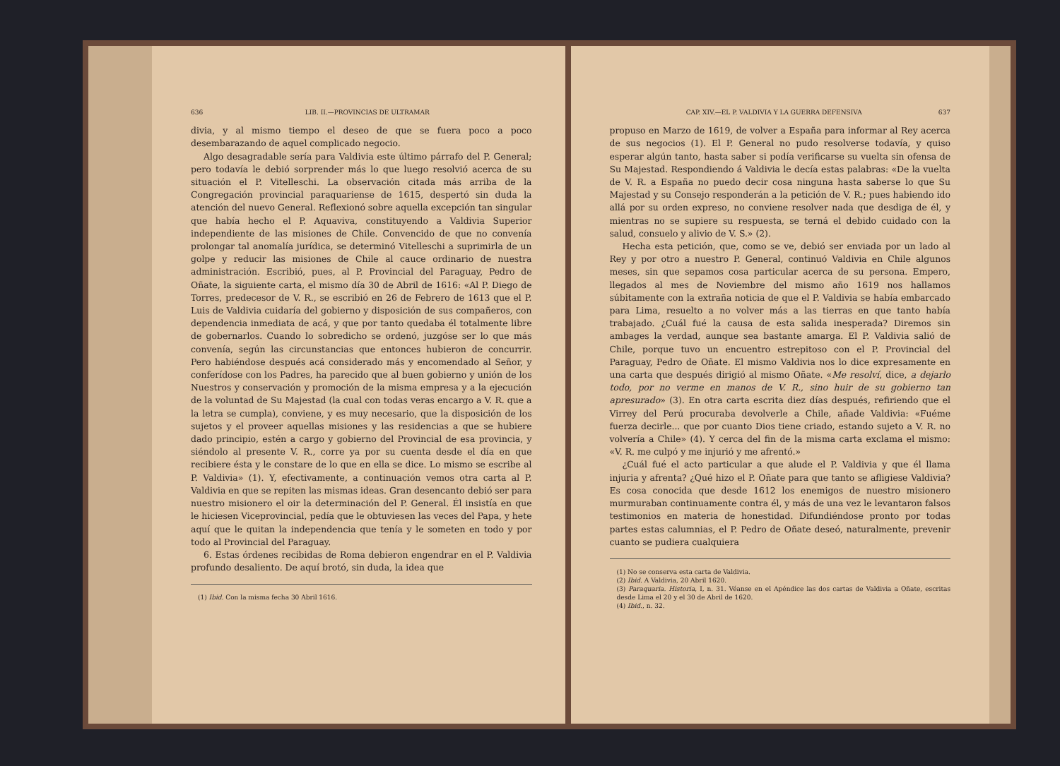636 LIB. II.—PROVINCIAS DE ULTRAMAR
divia, y al mismo tiempo el deseo de que se fuera poco a poco desembarazando de aquel complicado negocio.
Algo desagradable sería para Valdivia este último párrafo del P. General; pero todavía le debió sorprender más lo que luego resolvió acerca de su situación el P. Vitelleschi. La observación citada más arriba de la Congregación provincial paraquariense de 1615, despertó sin duda la atención del nuevo General. Reflexionó sobre aquella excepción tan singular que había hecho el P. Aquaviva, constituyendo a Valdivia Superior independiente de las misiones de Chile. Convencido de que no convenía prolongar tal anomalía jurídica, se determinó Vitelleschi a suprimirla de un golpe y reducir las misiones de Chile al cauce ordinario de nuestra administración. Escribió, pues, al P. Provincial del Paraguay, Pedro de Oñate, la siguiente carta, el mismo día 30 de Abril de 1616: «Al P. Diego de Torres, predecesor de V. R., se escribió en 26 de Febrero de 1613 que el P. Luis de Valdivia cuidaría del gobierno y disposición de sus compañeros, con dependencia inmediata de acá, y que por tanto quedaba él totalmente libre de gobernarlos. Cuando lo sobredicho se ordenó, juzgóse ser lo que más convenía, según las circunstancias que entonces hubieron de concurrir. Pero habiéndose después acá considerado más y encomendado al Señor, y conferídose con los Padres, ha parecido que al buen gobierno y unión de los Nuestros y conservación y promoción de la misma empresa y a la ejecución de la voluntad de Su Majestad (la cual con todas veras encargo a V. R. que a la letra se cumpla), conviene, y es muy necesario, que la disposición de los sujetos y el proveer aquellas misiones y las residencias a que se hubiere dado principio, estén a cargo y gobierno del Provincial de esa provincia, y siéndolo al presente V. R., corre ya por su cuenta desde el día en que recibiere ésta y le constare de lo que en ella se dice. Lo mismo se escribe al P. Valdivia» (1). Y, efectivamente, a continuación vemos otra carta al P. Valdivia en que se repiten las mismas ideas. Gran desencanto debió ser para nuestro misionero el oir la determinación del P. General. Él insistía en que le hiciesen Viceprovincial, pedía que le obtuviesen las veces del Papa, y hete aquí que le quitan la independencia que tenía y le someten en todo y por todo al Provincial del Paraguay.
6. Estas órdenes recibidas de Roma debieron engendrar en el P. Valdivia profundo desaliento. De aquí brotó, sin duda, la idea que
(1) Ibid. Con la misma fecha 30 Abril 1616.
CAP. XIV.—EL P. VALDIVIA Y LA GUERRA DEFENSIVA 637
propuso en Marzo de 1619, de volver a España para informar al Rey acerca de sus negocios (1). El P. General no pudo resolverse todavía, y quiso esperar algún tanto, hasta saber si podía verificarse su vuelta sin ofensa de Su Majestad. Respondiendo á Valdivia le decía estas palabras: «De la vuelta de V. R. a España no puedo decir cosa ninguna hasta saberse lo que Su Majestad y su Consejo responderán a la petición de V. R.; pues habiendo ido allá por su orden expreso, no conviene resolver nada que desdiga de él, y mientras no se supiere su respuesta, se terná el debido cuidado con la salud, consuelo y alivio de V. S.» (2).
Hecha esta petición, que, como se ve, debió ser enviada por un lado al Rey y por otro a nuestro P. General, continuó Valdivia en Chile algunos meses, sin que sepamos cosa particular acerca de su persona. Empero, llegados al mes de Noviembre del mismo año 1619 nos hallamos súbitamente con la extraña noticia de que el P. Valdivia se había embarcado para Lima, resuelto a no volver más a las tierras en que tanto había trabajado. ¿Cuál fué la causa de esta salida inesperada? Diremos sin ambages la verdad, aunque sea bastante amarga. El P. Valdivia salió de Chile, porque tuvo un encuentro estrepitoso con el P. Provincial del Paraguay, Pedro de Oñate. El mismo Valdivia nos lo dice expresamente en una carta que después dirigió al mismo Oñate. «Me resolví, dice, a dejarlo todo, por no verme en manos de V. R., sino huir de su gobierno tan apresurado» (3). En otra carta escrita diez días después, refiriendo que el Virrey del Perú procuraba devolverle a Chile, añade Valdivia: «Fuéme fuerza decirle... que por cuanto Dios tiene criado, estando sujeto a V. R. no volvería a Chile» (4). Y cerca del fin de la misma carta exclama el mismo: «V. R. me culpó y me injurió y me afrentó.»
¿Cuál fué el acto particular a que alude el P. Valdivia y que él llama injuria y afrenta? ¿Qué hizo el P. Oñate para que tanto se afligiese Valdivia? Es cosa conocida que desde 1612 los enemigos de nuestro misionero murmuraban continuamente contra él, y más de una vez le levantaron falsos testimonios en materia de honestidad. Difundiéndose pronto por todas partes estas calumnias, el P. Pedro de Oñate deseó, naturalmente, prevenir cuanto se pudiera cualquiera
(1) No se conserva esta carta de Valdivia.
(2) Ibid. A Valdivia, 20 Abril 1620.
(3) Paraquaria. Historia, I, n. 31. Véanse en el Apéndice las dos cartas de Valdivia a Oñate, escritas desde Lima el 20 y el 30 de Abril de 1620.
(4) Ibid., n. 32.